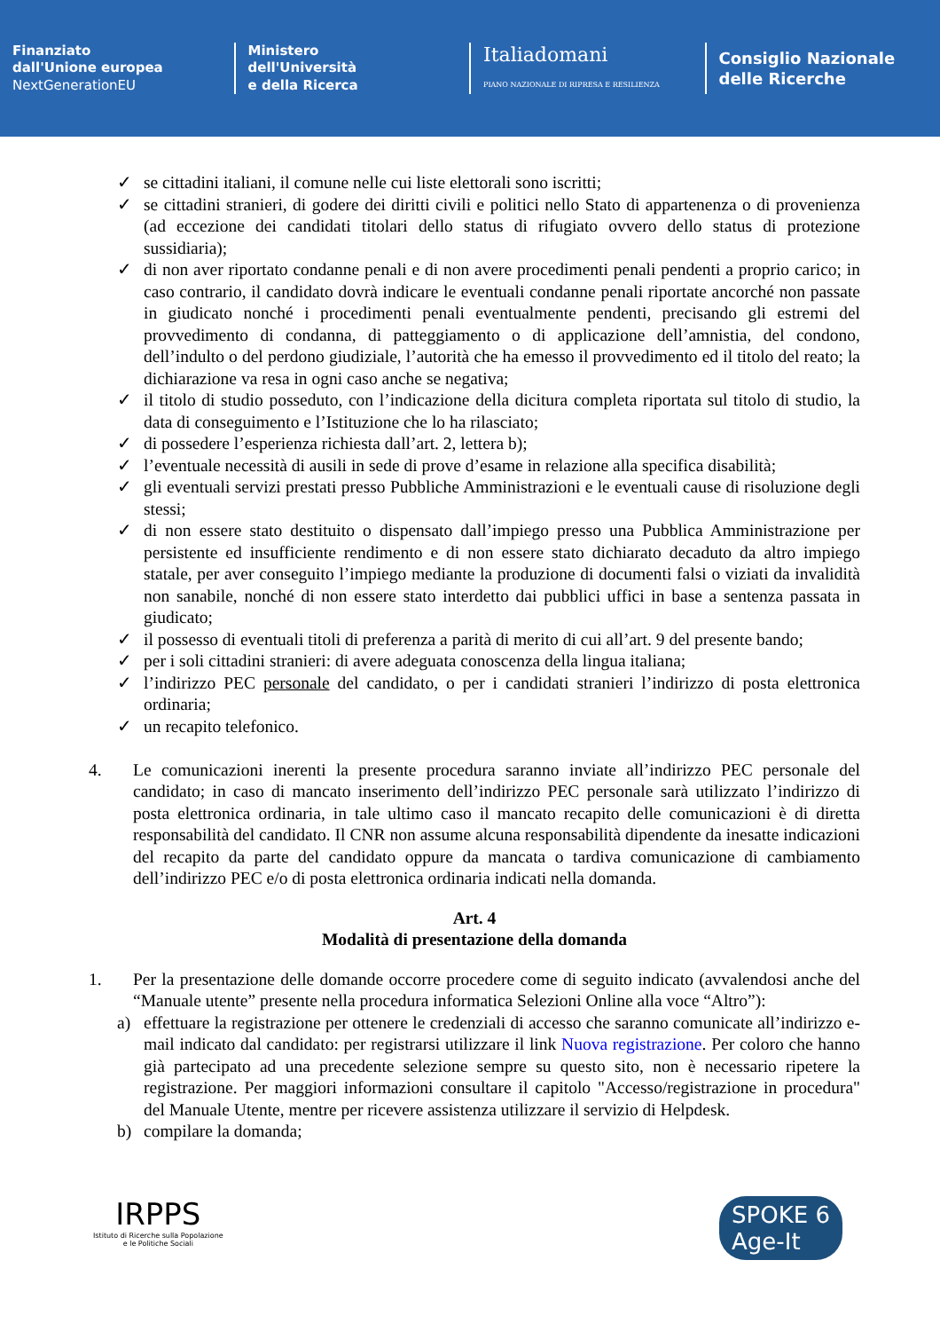Finanziato
dall'Unione europea
NextGenerationEU
Ministero
dell'Università
e della Ricerca
Italiadomani
PIANO NAZIONALE DI RIPRESA E RESILIENZA
Consiglio Nazionale
delle Ricerche
✓ se cittadini italiani, il comune nelle cui liste elettorali sono iscritti;
✓ se cittadini stranieri, di godere dei diritti civili e politici nello Stato di appartenenza o di provenienza (ad eccezione dei candidati titolari dello status di rifugiato ovvero dello status di protezione sussidiaria);
✓ di non aver riportato condanne penali e di non avere procedimenti penali pendenti a proprio carico; in caso contrario, il candidato dovrà indicare le eventuali condanne penali riportate ancorché non passate in giudicato nonché i procedimenti penali eventualmente pendenti, precisando gli estremi del provvedimento di condanna, di patteggiamento o di applicazione dell’amnistia, del condono, dell’indulto o del perdono giudiziale, l’autorità che ha emesso il provvedimento ed il titolo del reato; la dichiarazione va resa in ogni caso anche se negativa;
✓ il titolo di studio posseduto, con l’indicazione della dicitura completa riportata sul titolo di studio, la data di conseguimento e l’Istituzione che lo ha rilasciato;
✓ di possedere l’esperienza richiesta dall’art. 2, lettera b);
✓ l’eventuale necessità di ausili in sede di prove d’esame in relazione alla specifica disabilità;
✓ gli eventuali servizi prestati presso Pubbliche Amministrazioni e le eventuali cause di risoluzione degli stessi;
✓ di non essere stato destituito o dispensato dall’impiego presso una Pubblica Amministrazione per persistente ed insufficiente rendimento e di non essere stato dichiarato decaduto da altro impiego statale, per aver conseguito l’impiego mediante la produzione di documenti falsi o viziati da invalidità non sanabile, nonché di non essere stato interdetto dai pubblici uffici in base a sentenza passata in giudicato;
✓ il possesso di eventuali titoli di preferenza a parità di merito di cui all’art. 9 del presente bando;
✓ per i soli cittadini stranieri: di avere adeguata conoscenza della lingua italiana;
✓ l’indirizzo PEC personale del candidato, o per i candidati stranieri l’indirizzo di posta elettronica ordinaria;
✓ un recapito telefonico.
4. Le comunicazioni inerenti la presente procedura saranno inviate all’indirizzo PEC personale del candidato; in caso di mancato inserimento dell’indirizzo PEC personale sarà utilizzato l’indirizzo di posta elettronica ordinaria, in tale ultimo caso il mancato recapito delle comunicazioni è di diretta responsabilità del candidato. Il CNR non assume alcuna responsabilità dipendente da inesatte indicazioni del recapito da parte del candidato oppure da mancata o tardiva comunicazione di cambiamento dell’indirizzo PEC e/o di posta elettronica ordinaria indicati nella domanda.
Art. 4
Modalità di presentazione della domanda
1. Per la presentazione delle domande occorre procedere come di seguito indicato (avvalendosi anche del “Manuale utente” presente nella procedura informatica Selezioni Online alla voce “Altro”):
a) effettuare la registrazione per ottenere le credenziali di accesso che saranno comunicate all’indirizzo e-mail indicato dal candidato: per registrarsi utilizzare il link Nuova registrazione. Per coloro che hanno già partecipato ad una precedente selezione sempre su questo sito, non è necessario ripetere la registrazione. Per maggiori informazioni consultare il capitolo "Accesso/registrazione in procedura" del Manuale Utente, mentre per ricevere assistenza utilizzare il servizio di Helpdesk.
b) compilare la domanda;
IRPPS
Istituto di Ricerche sulla Popolazione
e le Politiche Sociali
SPOKE 6
Age-It